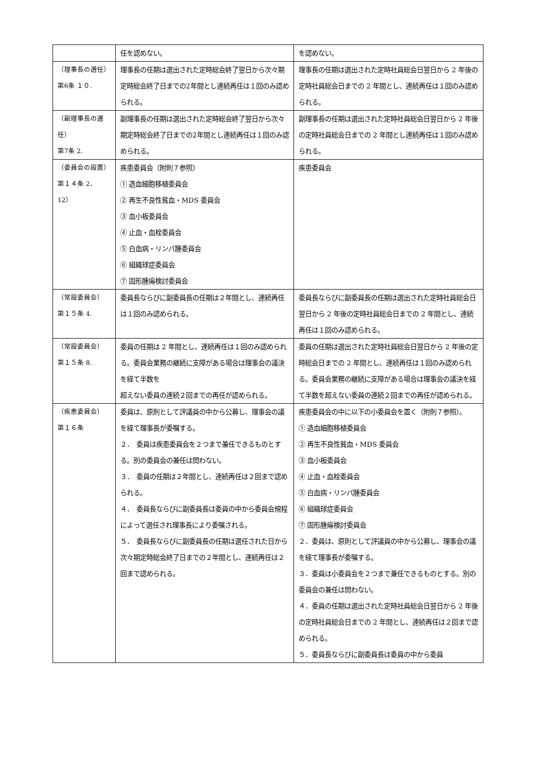| | 任を認めない。 | を認めない。 |
| （理事長の選任） 第6条 １０. | 理事長の任期は選出された定時総会終了翌日から次々期定時総会終了日までの2年間とし連続再任は１回のみ認められる。 | 理事長の任期は選出された定時社員総会日翌日から 2 年後の定時社員総会日までの 2 年間とし、連続再任は１回のみ認められる。 |
| （副理事長の選任） 第7条 2. | 副理事長の任期は選出された定時総会終了翌日から次々期定時総会終了日までの2年間とし連続再任は１回のみ認められる。 | 副理事長の任期は選出された定時社員総会日翌日から 2 年後の定時社員総会日までの 2 年間とし連続再任は１回のみ認められる。 |
| （委員会の設置） 第１４条 2．12） | 疾患委員会（附則７参照） ① 造血細胞移植委員会 ② 再生不良性貧血・MDS 委員会 ③ 血小板委員会 ④ 止血・血栓委員会 ⑤ 白血病・リンパ腫委員会 ⑥ 組織球症委員会 ⑦ 固形腫瘍検討委員会 | 疾患委員会 |
| （常設委員会） 第１５条 4. | 委員長ならびに副委員長の任期は２年間とし、連続再任は１回のみ認められる。 | 委員長ならびに副委員長の任期は選出された定時社員総会日翌日から 2 年後の定時社員総会日までの 2 年間とし、連続再任は１回のみ認められる。 |
| （常設委員会） 第１５条 8. | 委員の任期は 2 年間とし、連続再任は１回のみ認められる。委員会業務の継続に支障がある場合は理事会の議決を経て半数を 超えない委員の連続２回までの再任が認められる。 | 委員の任期は選出された定時社員総会日翌日から 2 年後の定時総会日までの 2 年間とし、連続再任は１回のみ認められる。委員会業務の継続に支障がある場合は理事会の議決を経て半数を超えない委員の連続２回までの再任が認められる。 |
| （疾患委員会） 第１６条 | 委員は、原則として評議員の中から公募し、理事会の議を経て理事長が委嘱する。 ２． 委員は疾患委員会を２つまで兼任できるものとする。別の委員会の兼任は問わない。 ３． 委員の任期は２年間とし、連続再任は２回まで認められる。 ４． 委員長ならびに副委員長は委員の中から委員会規程によって選任され理事長により委嘱される。 ５． 委員長ならびに副委員長の任期は選任された日から次々期定時総会終了日までの２年間とし、連続再任は２回まで認められる。 | 疾患委員会の中に以下の小委員会を置く（附則７参照）。 ① 造血細胞移植委員会 ② 再生不良性貧血・MDS 委員会 ③ 血小板委員会 ④ 止血・血栓委員会 ⑤ 白血病・リンパ腫委員会 ⑥ 組織球症委員会 ⑦ 固形腫瘍検討委員会 ２．委員は、原則として評議員の中から公募し、理事会の議を経て理事長が委嘱する。 ３．委員は小委員会を２つまで兼任できるものとする。別の委員会の兼任は問わない。 ４．委員の任期は選出された定時社員総会日翌日から 2 年後の定時社員総会日までの 2 年間とし、連続再任は２回まで認められる。 ５．委員長ならびに副委員長は委員の中から委員 |